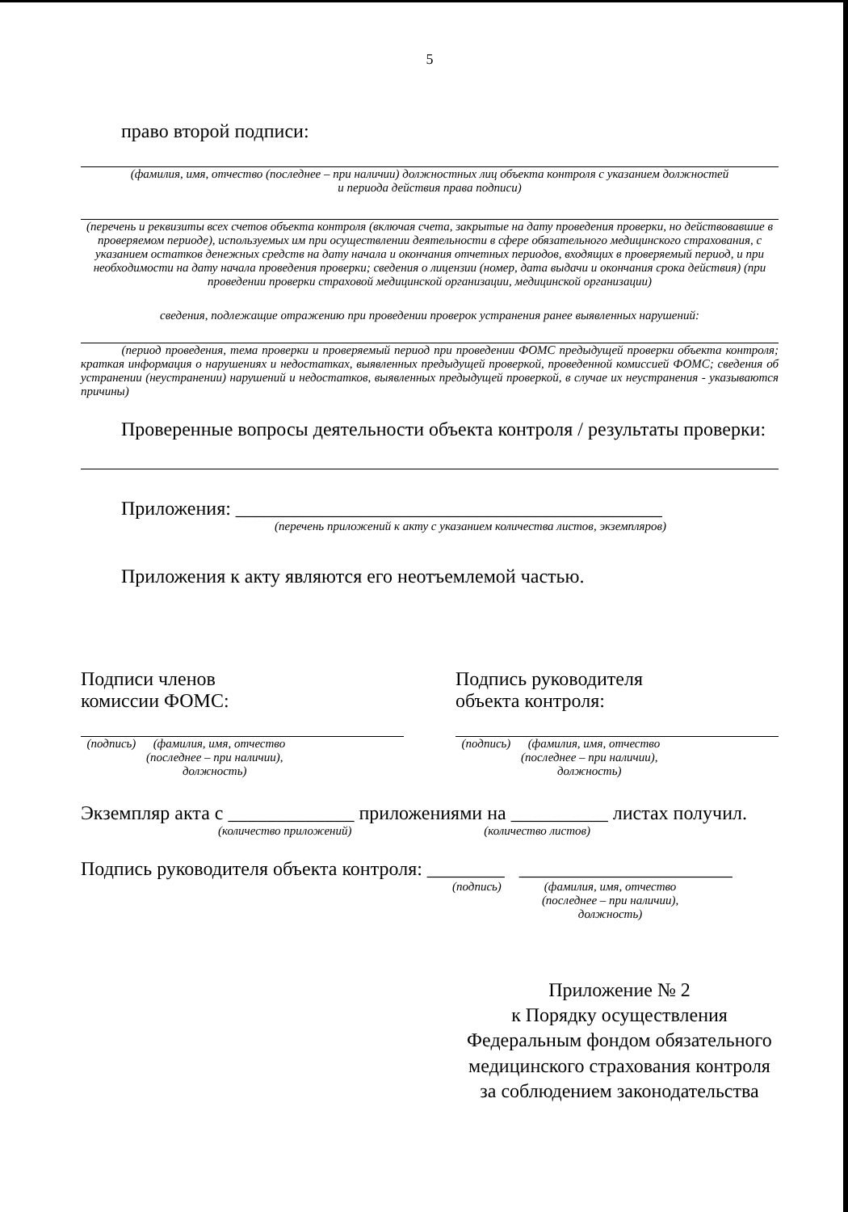5
право второй подписи:
(фамилия, имя, отчество (последнее – при наличии) должностных лиц объекта контроля с указанием должностей
и периода действия права подписи)
(перечень и реквизиты всех счетов объекта контроля (включая счета, закрытые на дату проведения проверки, но действовавшие в проверяемом периоде), используемых им при осуществлении деятельности в сфере обязательного медицинского страхования, с указанием остатков денежных средств на дату начала и окончания отчетных периодов, входящих в проверяемый период, и при необходимости на дату начала проведения проверки; сведения о лицензии (номер, дата выдачи и окончания срока действия) (при проведении проверки страховой медицинской организации, медицинской организации)
сведения, подлежащие отражению при проведении проверок устранения ранее выявленных нарушений:
(период проведения, тема проверки и проверяемый период при проведении ФОМС предыдущей проверки объекта контроля; краткая информация о нарушениях и недостатках, выявленных предыдущей проверкой, проведенной комиссией ФОМС; сведения об устранении (неустранении) нарушений и недостатков, выявленных предыдущей проверкой, в случае их неустранения - указываются причины)
Проверенные вопросы деятельности объекта контроля / результаты проверки:
Приложения: ____________________________________________
(перечень приложений к акту с указанием количества листов, экземпляров)
Приложения к акту являются его неотъемлемой частью.
Подписи членов
комиссии ФОМС:
(подпись) (фамилия, имя, отчество
(последнее – при наличии),
должность)
Подпись руководителя
объекта контроля:
(подпись) (фамилия, имя, отчество
(последнее – при наличии),
должность)
Экземпляр акта с _____________ приложениями на __________ листах получил.
(количество приложений) (количество листов)
Подпись руководителя объекта контроля: ________ ______________________
(подпись) (фамилия, имя, отчество
(последнее – при наличии),
должность)
Приложение № 2
к Порядку осуществления
Федеральным фондом обязательного
медицинского страхования контроля
за соблюдением законодательства